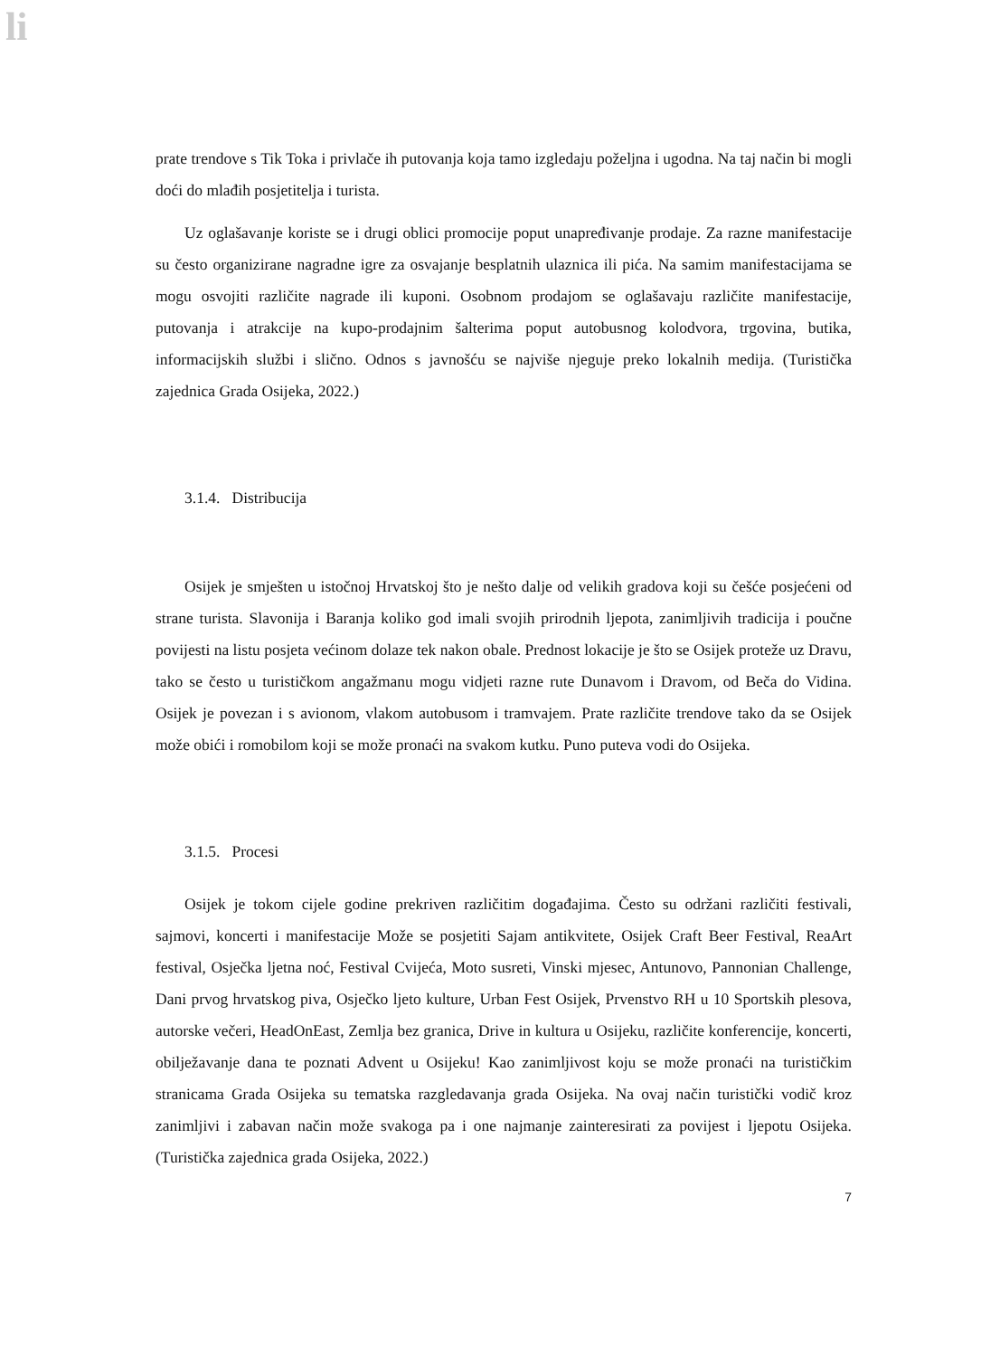li
prate trendove s Tik Toka i privlače ih putovanja koja tamo izgledaju poželjna i ugodna. Na taj način bi mogli doći do mlađih posjetitelja i turista.
Uz oglašavanje koriste se i drugi oblici promocije poput unapređivanje prodaje. Za razne manifestacije su često organizirane nagradne igre za osvajanje besplatnih ulaznica ili pića. Na samim manifestacijama se mogu osvojiti različite nagrade ili kuponi. Osobnom prodajom se oglašavaju različite manifestacije, putovanja i atrakcije na kupo-prodajnim šalterima poput autobusnog kolodvora, trgovina, butika, informacijskih službi i slično. Odnos s javnošću se najviše njeguje preko lokalnih medija. (Turistička zajednica Grada Osijeka, 2022.)
3.1.4. Distribucija
Osijek je smješten u istočnoj Hrvatskoj što je nešto dalje od velikih gradova koji su češće posjećeni od strane turista. Slavonija i Baranja koliko god imali svojih prirodnih ljepota, zanimljivih tradicija i poučne povijesti na listu posjeta većinom dolaze tek nakon obale. Prednost lokacije je što se Osijek proteže uz Dravu, tako se često u turističkom angažmanu mogu vidjeti razne rute Dunavom i Dravom, od Beča do Vidina. Osijek je povezan i s avionom, vlakom autobusom i tramvajem. Prate različite trendove tako da se Osijek može obići i romobilom koji se može pronaći na svakom kutku. Puno puteva vodi do Osijeka.
3.1.5. Procesi
Osijek je tokom cijele godine prekriven različitim događajima. Često su održani različiti festivali, sajmovi, koncerti i manifestacije Može se posjetiti Sajam antikvitete, Osijek Craft Beer Festival, ReaArt festival, Osječka ljetna noć, Festival Cvijeća, Moto susreti, Vinski mjesec, Antunovo, Pannonian Challenge, Dani prvog hrvatskog piva, Osječko ljeto kulture, Urban Fest Osijek, Prvenstvo RH u 10 Sportskih plesova, autorske večeri, HeadOnEast, Zemlja bez granica, Drive in kultura u Osijeku, različite konferencije, koncerti, obilježavanje dana te poznati Advent u Osijeku! Kao zanimljivost koju se može pronaći na turističkim stranicama Grada Osijeka su tematska razgledavanja grada Osijeka. Na ovaj način turistički vodič kroz zanimljivi i zabavan način može svakoga pa i one najmanje zainteresirati za povijest i ljepotu Osijeka. (Turistička zajednica grada Osijeka, 2022.)
7